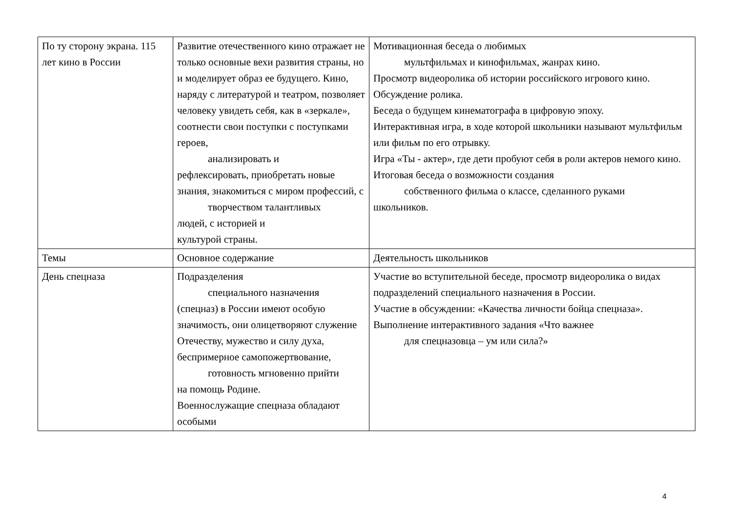| По ту сторону экрана. 115 лет кино в России | Развитие отечественного кино отражает не только основные вехи развития страны, но и моделирует образ ее будущего. Кино, наряду с литературой и театром, позволяет человеку увидеть себя, как в «зеркале», соотнести свои поступки с поступками героев, анализировать и рефлексировать, приобретать новые знания, знакомиться с миром профессий, с творчеством талантливых людей, с историей и культурой страны. | Мотивационная беседа о любимых мультфильмах и кинофильмах, жанрах кино. Просмотр видеоролика об истории российского игрового кино. Обсуждение ролика. Беседа о будущем кинематографа в цифровую эпоху. Интерактивная игра, в ходе которой школьники называют мультфильм или фильм по его отрывку. Игра «Ты - актер», где дети пробуют себя в роли актеров немого кино. Итоговая беседа о возможности создания собственного фильма о классе, сделанного руками школьников. |
| Темы | Основное содержание | Деятельность школьников |
| День спецназа | Подразделения специального назначения (спецназ) в России имеют особую значимость, они олицетворяют служение Отечеству, мужество и силу духа, беспримерное самопожертвование, готовность мгновенно прийти на помощь Родине. Военнослужащие спецназа обладают особыми | Участие во вступительной беседе, просмотр видеоролика о видах подразделений специального назначения в России. Участие в обсуждении: «Качества личности бойца спецназа». Выполнение интерактивного задания «Что важнее для спецназовца – ум или сила?» |
4